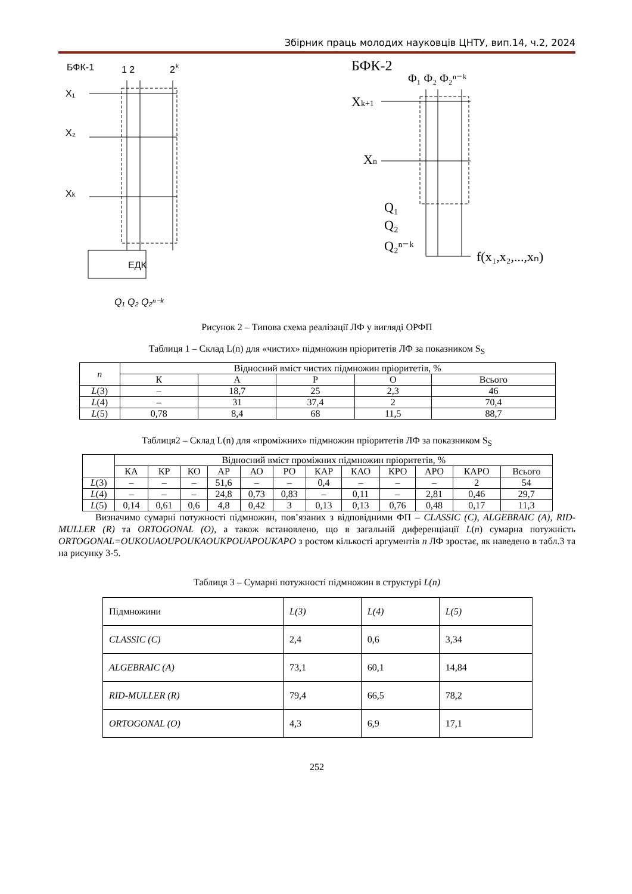Збірник праць молодих науковців ЦНТУ, вип.14, ч.2, 2024
БФК-1
1 2
2
k
X₁
X₂
Xk
ЕДК
Q₁ Q₂ Q₂ⁿ⁻ᵏ
БФК-2
Φ₁ Φ₂ Φ₂ⁿ⁻ᵏ
Xk+1
Xn
Q₁
Q₂
Q₂ⁿ⁻ᵏ
f(x₁,x₂,...,xₙ)
Рисунок 2 – Типова схема реалізації ЛФ у вигляді ОРФП
Таблиця 1 – Склад L(n) для «чистих» підмножин пріоритетів ЛФ за показником S<sub>S</sub>
| n | Відносний вміст чистих підмножин пріоритетів, % | | | | |
| --- | --- | --- | --- | --- | --- |
| | К | А | Р | О | Всього |
| L (3) | – | 18,7 | 25 | 2,3 | 46 |
| L (4) | – | 31 | 37,4 | 2 | 70,4 |
| L (5) | 0,78 | 8,4 | 68 | 11,5 | 88,7 |
Таблиця2 – Склад L(n) для «проміжних» підмножин пріоритетів ЛФ за показником S<sub>S</sub>
| | Відносний вміст проміжних підмножин пріоритетів, % | | | | | | | | | | | |
| --- | --- | --- | --- | --- | --- | --- | --- | --- | --- | --- | --- | --- |
| | КА | КР | КО | АР | АО | РО | КАР | КАО | КРО | АРО | КАРО | Всього |
| L (3) | – | – | – | 51,6 | – | – | 0,4 | – | – | – | 2 | 54 |
| L (4) | – | – | – | 24,8 | 0,73 | 0,83 | – | 0,11 | – | 2,81 | 0,46 | 29,7 |
| L (5) | 0,14 | 0,61 | 0,6 | 4,8 | 0,42 | 3 | 0,13 | 0,13 | 0,76 | 0,48 | 0,17 | 11,3 |
Визначимо сумарні потужності підмножин, пов’язаних з відповідними ФП – CLASSIC (C), ALGEBRAIC (A), RID-MULLER (R) та ORTOGONAL (O), а також встановлено, що в загальній диференціації L(n) сумарна потужність ORTOGONAL=OUKOUAOUPOUKAOUKPOUAPOUKAPO з ростом кількості аргументів n ЛФ зростає, як наведено в табл.3 та на рисунку 3-5.
Таблиця 3 – Сумарні потужності підмножин в структурі L(n)
| Підмножини | L(3) | L(4) | L(5) |
| CLASSIC (C) | 2,4 | 0,6 | 3,34 |
| ALGEBRAIC (A) | 73,1 | 60,1 | 14,84 |
| RID-MULLER (R) | 79,4 | 66,5 | 78,2 |
| ORTOGONAL (O) | 4,3 | 6,9 | 17,1 |
252